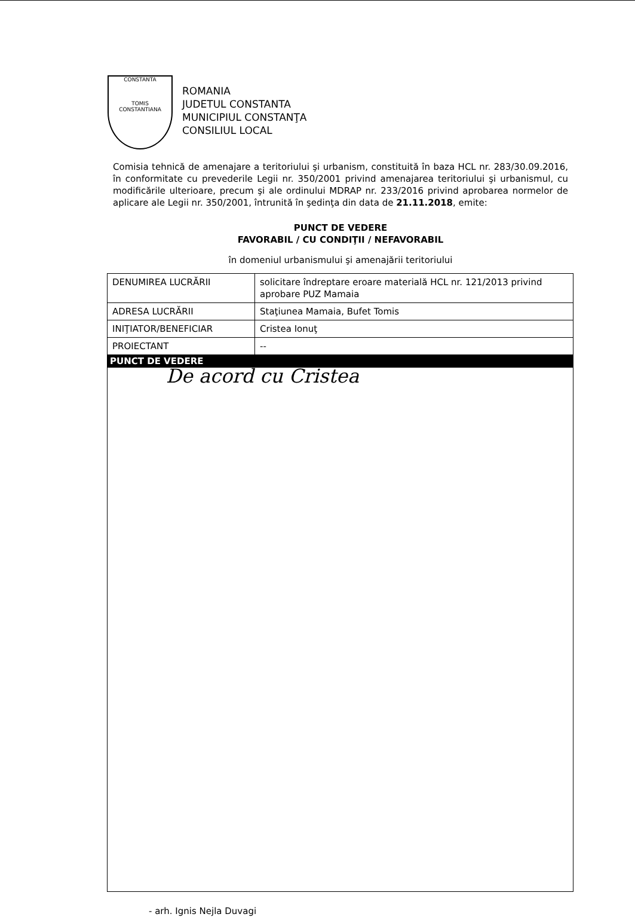CONSTANTA
TOMIS
CONSTANTIANA
ROMANIA
JUDETUL CONSTANTA
MUNICIPIUL CONSTANŢA
CONSILIUL LOCAL
Comisia tehnică de amenajare a teritoriului şi urbanism, constituită în baza HCL nr. 283/30.09.2016, în conformitate cu prevederile Legii nr. 350/2001 privind amenajarea teritoriului şi urbanismul, cu modificările ulterioare, precum şi ale ordinului MDRAP nr. 233/2016 privind aprobarea normelor de aplicare ale Legii nr. 350/2001, întrunită în şedinţa din data de 21.11.2018, emite:
PUNCT DE VEDERE
FAVORABIL / CU CONDIŢII / NEFAVORABIL
în domeniul urbanismului şi amenajării teritoriului
| DENUMIREA LUCRĂRII | solicitare îndreptare eroare materială HCL nr. 121/2013 privind aprobare PUZ Mamaia |
| ADRESA LUCRĂRII | Staţiunea Mamaia, Bufet Tomis |
| INIŢIATOR/BENEFICIAR | Cristea Ionuţ |
| PROIECTANT | -- |
| PUNCT DE VEDERE | |
| De acord cu Cristea | |
- arh. Ignis Nejla Duvagi